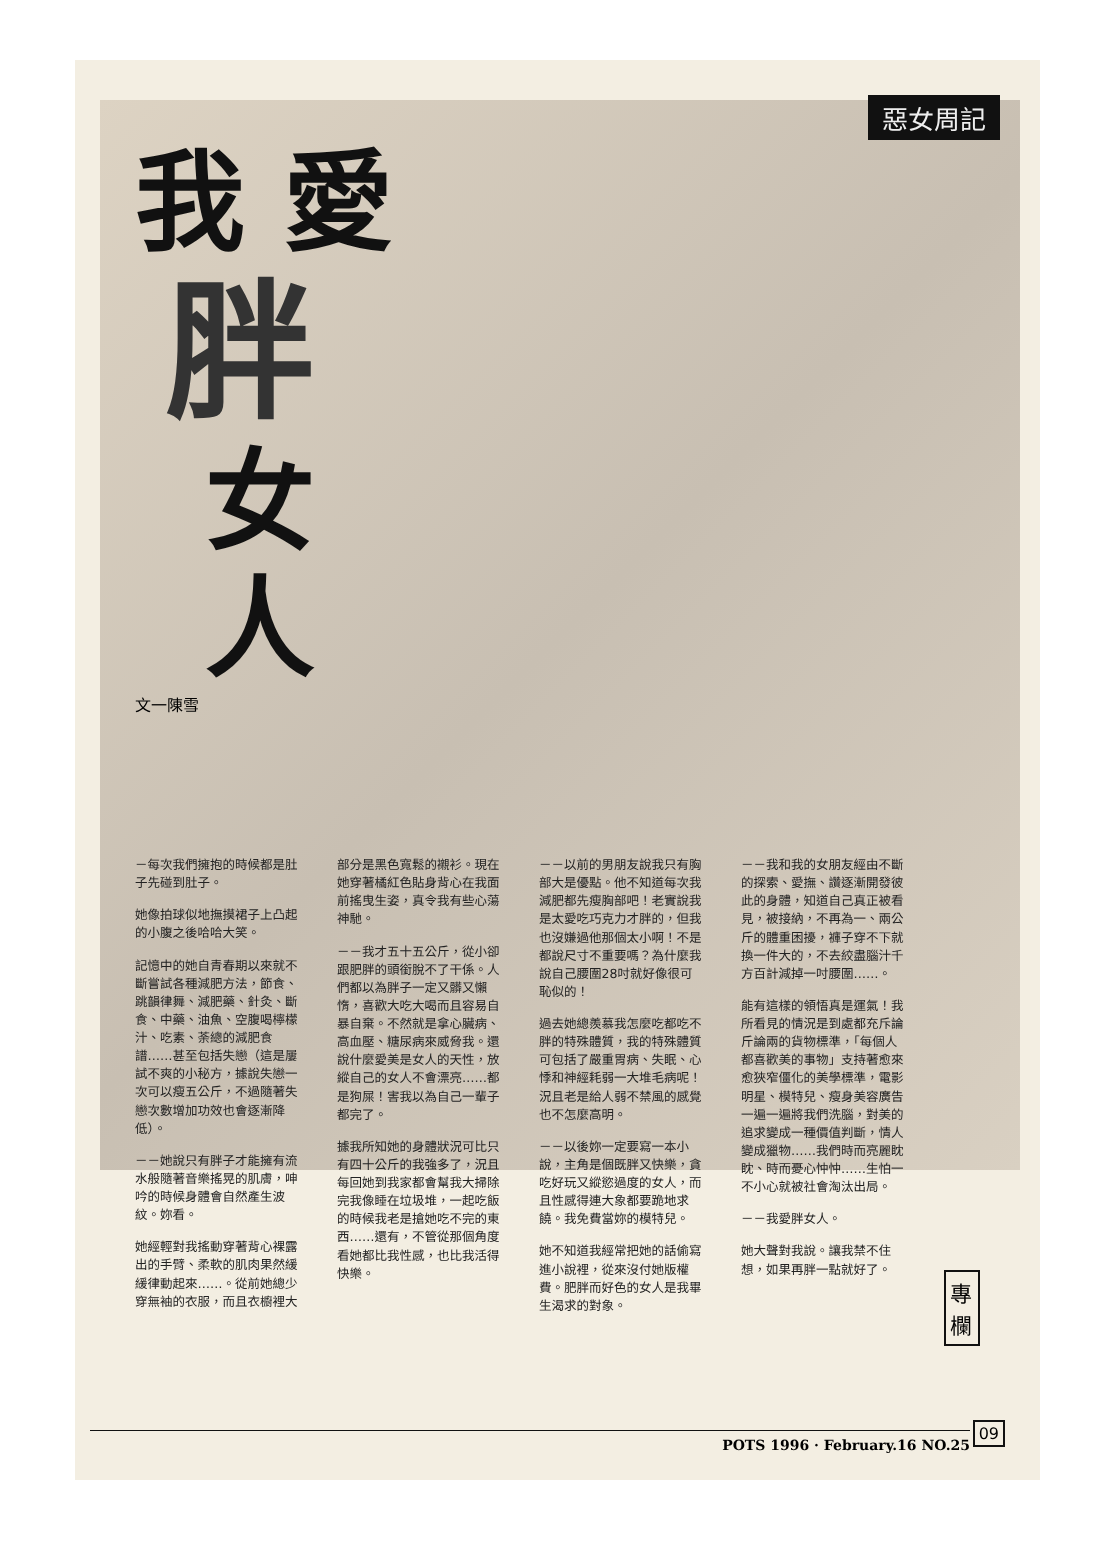惡女周記
我 愛
胖
女
人
文一陳雪
－每次我們擁抱的時候都是肚子先碰到肚子。
她像拍球似地撫摸裙子上凸起的小腹之後哈哈大笑。
記憶中的她自青春期以來就不斷嘗試各種減肥方法，節食、跳韻律舞、減肥藥、針灸、斷食、中藥、油魚、空腹喝檸檬汁、吃素、荼總的減肥食譜……甚至包括失戀（這是屢試不爽的小秘方，據說失戀一次可以瘦五公斤，不過隨著失戀次數增加功效也會逐漸降低）。
－－她說只有胖子才能擁有流水般隨著音樂搖晃的肌膚，呻吟的時候身體會自然產生波紋。妳看。
她經輕對我搖動穿著背心裸露出的手臂、柔軟的肌肉果然緩緩律動起來……。從前她總少穿無袖的衣服，而且衣櫥裡大部分是黑色寬鬆的襯衫。現在她穿著橘紅色貼身背心在我面前搖曳生姿，真令我有些心蕩神馳。
－－我才五十五公斤，從小卻跟肥胖的頭銜脫不了干係。人們都以為胖子一定又髒又懶惰，喜歡大吃大喝而且容易自暴自棄。不然就是拿心臟病、高血壓、糖尿病來威脅我。還說什麼愛美是女人的天性，放縱自己的女人不會漂亮……都是狗屎！害我以為自己一輩子都完了。
據我所知她的身體狀況可比只有四十公斤的我強多了，況且每回她到我家都會幫我大掃除完我像睡在垃圾堆，一起吃飯的時候我老是搶她吃不完的東西……還有，不管從那個角度看她都比我性感，也比我活得快樂。
－－以前的男朋友說我只有胸部大是優點。他不知道每次我減肥都先瘦胸部吧！老實說我是太愛吃巧克力才胖的，但我也沒嫌過他那個太小啊！不是都說尺寸不重要嗎？為什麼我說自己腰圍28吋就好像很可恥似的！
過去她總羨慕我怎麼吃都吃不胖的特殊體質，我的特殊體質可包括了嚴重胃病、失眠、心悸和神經耗弱一大堆毛病呢！況且老是給人弱不禁風的感覺也不怎麼高明。
－－以後妳一定要寫一本小說，主角是個既胖又快樂，貪吃好玩又縱慾過度的女人，而且性感得連大象都要跪地求饒。我免費當妳的模特兒。
她不知道我經常把她的話偷寫進小說裡，從來沒付她版權費。肥胖而好色的女人是我畢生渴求的對象。
－－我和我的女朋友經由不斷的探索、愛撫、讚逐漸開發彼此的身體，知道自己真正被看見，被接納，不再為一、兩公斤的體重困擾，褲子穿不下就換一件大的，不去絞盡腦汁千方百計減掉一吋腰圍……。
能有這樣的領悟真是運氣！我所看見的情況是到處都充斥論斤論兩的貨物標準，「每個人都喜歡美的事物」支持著愈來愈狹窄僵化的美學標準，電影明星、模特兒、瘦身美容廣告一遍一遍將我們洗腦，對美的追求變成一種價值判斷，情人變成獵物……我們時而亮麗眈眈、時而憂心忡忡……生怕一不小心就被社會淘汰出局。
－－我愛胖女人。
她大聲對我說。讓我禁不住想，如果再胖一點就好了。
專 欄
POTS 1996 · February.16 NO.25 09